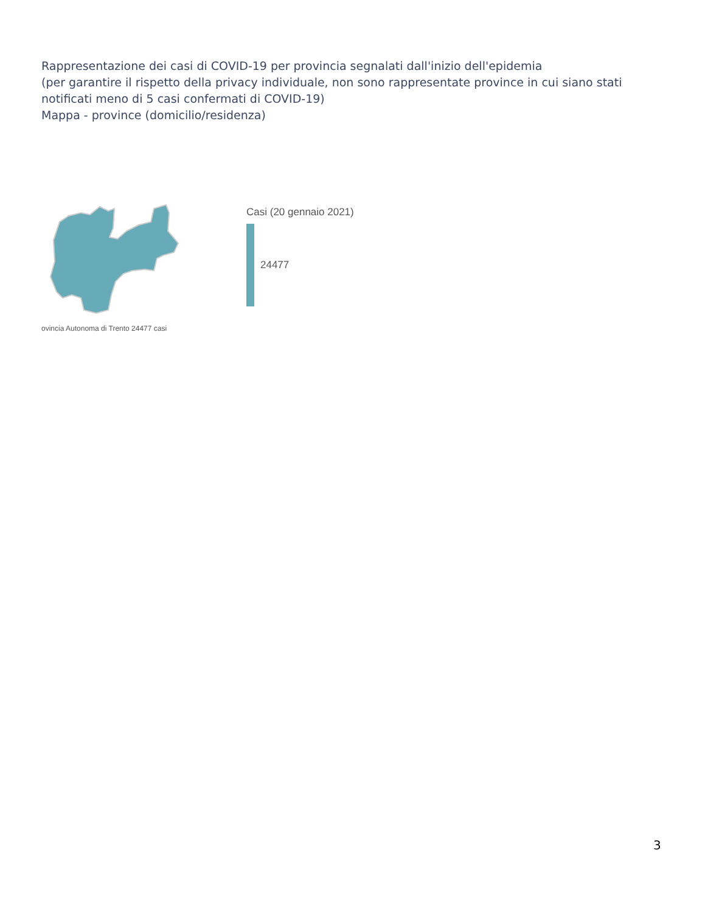Rappresentazione dei casi di COVID-19 per provincia segnalati dall'inizio dell'epidemia
(per garantire il rispetto della privacy individuale, non sono rappresentate province in cui siano stati notificati meno di 5 casi confermati di COVID-19)
Mappa - province (domicilio/residenza)
Casi (20 gennaio 2021)
24477
ovincia Autonoma di Trento 24477 casi
3